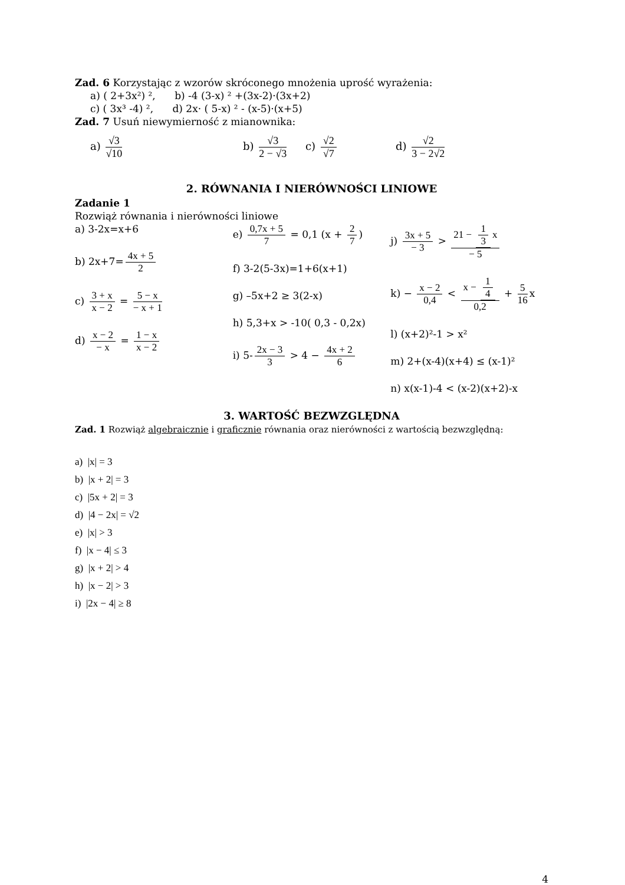Zad. 6 Korzystając z wzorów skróconego mnożenia uprość wyrażenia:
a) ( 2+3x²) ², b) -4 (3-x) ² +(3x-2)·(3x+2)
c) ( 3x³ -4) ², d) 2x· ( 5-x) ² - (x-5)·(x+5)
Zad. 7 Usuń niewymierność z mianownika:
a) √3 √10 b) √3 2 − √3 c) √2 √7 d) √2 3 − 2√2
2. RÓWNANIA I NIERÓWNOŚCI LINIOWE
Zadanie 1
Rozwiąż równania i nierówności liniowe
a) 3-2x=x+6
b) 2x+7= 4x + 5 2
c) 3 + x x − 2 = 5 − x − x + 1
d) x − 2 − x = 1 − x x − 2
e) 0,7x + 5 7 = 0,1 (x + 2 7)
f) 3-2(5-3x)=1+6(x+1)
g) –5x+2 ≥ 3(2-x)
h) 5,3+x > -10( 0,3 - 0,2x)
i) 5- 2x − 3 3 > 4 − 4x + 2 6
j) 3x + 5 − 3 > 21 − 1 3 x − 5
k) − x − 2 0,4 < x − 1 4 0,2 + 5 16 x
l) (x+2)²-1 > x²
m) 2+(x-4)(x+4) ≤ (x-1)²
n) x(x-1)-4 < (x-2)(x+2)-x
3. WARTOŚĆ BEZWZGLĘDNA
Zad. 1 Rozwiąż algebraicznie i graficznie równania oraz nierówności z wartością bezwzględną:
a) |x| = 3
b) |x + 2| = 3
c) |5x + 2| = 3
d) |4 − 2x| = √2
e) |x| > 3
f) |x − 4| ≤ 3
g) |x + 2| > 4
h) |x − 2| > 3
i) |2x − 4| ≥ 8
4